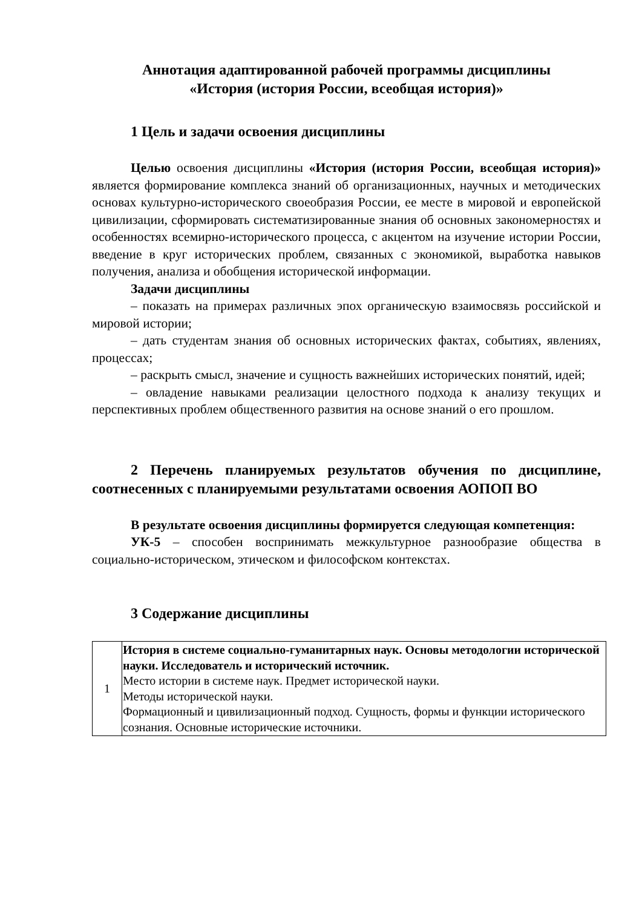Аннотация адаптированной рабочей программы дисциплины
«История (история России, всеобщая история)»
1 Цель и задачи освоения дисциплины
Целью освоения дисциплины «История (история России, всеобщая история)» является формирование комплекса знаний об организационных, научных и методических основах культурно-исторического своеобразия России, ее месте в мировой и европейской цивилизации, сформировать систематизированные знания об основных закономерностях и особенностях всемирно-исторического процесса, с акцентом на изучение истории России, введение в круг исторических проблем, связанных с экономикой, выработка навыков получения, анализа и обобщения исторической информации.
Задачи дисциплины
– показать на примерах различных эпох органическую взаимосвязь российской и мировой истории;
– дать студентам знания об основных исторических фактах, событиях, явлениях, процессах;
– раскрыть смысл, значение и сущность важнейших исторических понятий, идей;
– овладение навыками реализации целостного подхода к анализу текущих и перспективных проблем общественного развития на основе знаний о его прошлом.
2 Перечень планируемых результатов обучения по дисциплине, соотнесенных с планируемыми результатами освоения АОПОП ВО
В результате освоения дисциплины формируется следующая компетенция:
УК-5 – способен воспринимать межкультурное разнообразие общества в социально-историческом, этическом и философском контекстах.
3 Содержание дисциплины
| 1 | История в системе социально-гуманитарных наук. Основы методологии исторической науки. Исследователь и исторический источник. Место истории в системе наук. Предмет исторической науки. Методы исторической науки. Формационный и цивилизационный подход. Сущность, формы и функции исторического сознания. Основные исторические источники. |